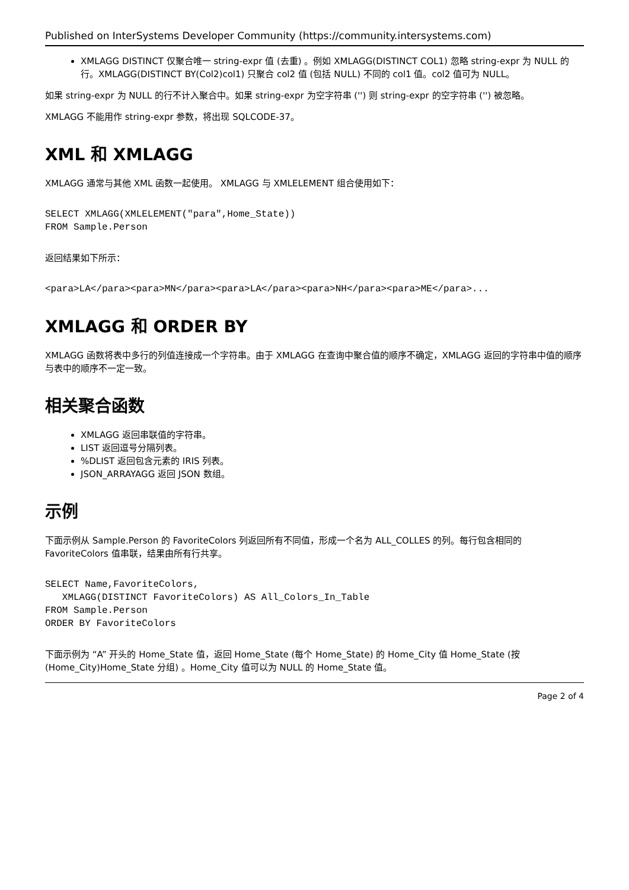Published on InterSystems Developer Community (https://community.intersystems.com)
XMLAGG DISTINCT 仅聚合唯一 string-expr 值 (去重) 。例如 XMLAGG(DISTINCT COL1) 忽略 string-expr 为 NULL 的行。XMLAGG(DISTINCT BY(Col2)col1) 只聚合 col2 值 (包括 NULL) 不同的 col1 值。col2 值可为 NULL。
如果 string-expr 为 NULL 的行不计入聚合中。如果 string-expr 为空字符串 ('') 则 string-expr 的空字符串 ('') 被忽略。
XMLAGG 不能用作 string-expr 参数，将出现 SQLCODE-37。
XML 和 XMLAGG
XMLAGG 通常与其他 XML 函数一起使用。 XMLAGG 与 XMLELEMENT 组合使用如下：
SELECT XMLAGG(XMLELEMENT("para",Home_State))
FROM Sample.Person
返回结果如下所示：
<para>LA</para><para>MN</para><para>LA</para><para>NH</para><para>ME</para>...
XMLAGG 和 ORDER BY
XMLAGG 函数将表中多行的列值连接成一个字符串。由于 XMLAGG 在查询中聚合值的顺序不确定，XMLAGG 返回的字符串中值的顺序与表中的顺序不一定一致。
相关聚合函数
XMLAGG 返回串联值的字符串。
LIST 返回逗号分隔列表。
%DLIST 返回包含元素的 IRIS 列表。
JSON_ARRAYAGG 返回 JSON 数组。
示例
下面示例从 Sample.Person 的 FavoriteColors 列返回所有不同值，形成一个名为 ALL_COLLES 的列。每行包含相同的 FavoriteColors 值串联，结果由所有行共享。
SELECT Name,FavoriteColors,
   XMLAGG(DISTINCT FavoriteColors) AS All_Colors_In_Table
FROM Sample.Person
ORDER BY FavoriteColors
下面示例为 “A” 开头的 Home_State 值，返回 Home_State (每个 Home_State) 的 Home_City 值 Home_State (按 (Home_City)Home_State 分组) 。Home_City 值可以为 NULL 的 Home_State 值。
Page 2 of 4